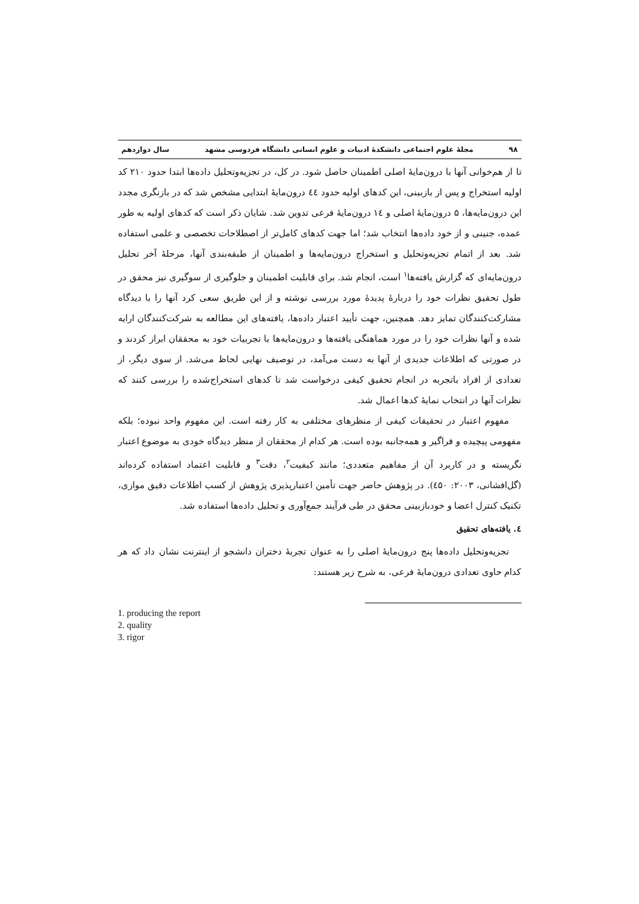۹۸ مجلهٔ علوم اجتماعی دانشکدهٔ ادبیات و علوم انسانی دانشگاه فردوسی مشهد سال دوازدهم
تا از هم‌خوانی آنها با درون‌مایهٔ اصلی اطمینان حاصل شود. در کل، در تجزیه‌وتحلیل داده‌ها ابتدا حدود ۲۱۰ کد اولیه استخراج و پس از بازبینی، این کدهای اولیه حدود ٤٤ درون‌مایهٔ ابتدایی مشخص شد که در بازنگری مجدد این درون‌مایه‌ها، ۵ درون‌مایهٔ اصلی و ١٤ درون‌مایهٔ فرعی تدوین شد. شایان ذکر است که کدهای اولیه به طور عمده، جنینی و از خود داده‌ها انتخاب شد؛ اما جهت کدهای کامل‌تر از اصطلاحات تخصصی و علمی استفاده شد. بعد از اتمام تجزیه‌وتحلیل و استخراج درون‌مایه‌ها و اطمینان از طبقه‌بندی آنها، مرحلهٔ آخر تحلیل درون‌مایه‌ای که گزارش یافته‌ها<sup>۱</sup> است، انجام شد. برای قابلیت اطمینان و جلوگیری از سوگیری نیز محقق در طول تحقیق نظرات خود را دربارهٔ پدیدهٔ مورد بررسی نوشته و از این طریق سعی کرد آنها را با دیدگاه مشارکت‌کنندگان تمایز دهد. همچنین، جهت تأیید اعتبار داده‌ها، یافته‌های این مطالعه به شرکت‌کنندگان ارایه شده و آنها نظرات خود را در مورد هماهنگی یافته‌ها و درون‌مایه‌ها با تجربیات خود به محققان ابراز کردند و در صورتی که اطلاعات جدیدی از آنها به دست می‌آمد، در توصیف نهایی لحاظ می‌شد. از سوی دیگر، از تعدادی از افراد باتجربه در انجام تحقیق کیفی درخواست شد تا کدهای استخراج‌شده را بررسی کنند که نظرات آنها در انتخاب نمایهٔ کدها اعمال شد.
مفهوم اعتبار در تحقیقات کیفی از منظرهای مختلفی به کار رفته است. این مفهوم واحد نبوده؛ بلکه مفهومی پیچیده و فراگیر و همه‌جانبه بوده است. هر کدام از محققان از منظر دیدگاه خودی به موضوع اعتبار نگریسته و در کاربرد آن از مفاهیم متعددی؛ مانند کیفیت<sup>۲</sup>، دقت<sup>۳</sup> و قابلیت اعتماد استفاده کرده‌اند (گل‌افشانی، ۲۰۰۳: ٤۵۰). در پژوهش حاضر جهت تأمین اعتبارپذیری پژوهش از کسب اطلاعات دقیق موازی، تکنیک کنترل اعضا و خودبازبینی محقق در طی فرآیند جمع‌آوری و تحلیل داده‌ها استفاده شد.
٤. یافته‌های تحقیق
تجزیه‌وتحلیل داده‌ها پنج درون‌مایهٔ اصلی را به عنوان تجربهٔ دختران دانشجو از اینترنت نشان داد که هر کدام حاوی تعدادی درون‌مایهٔ فرعی، به شرح زیر هستند:
1. producing the report
2. quality
3. rigor